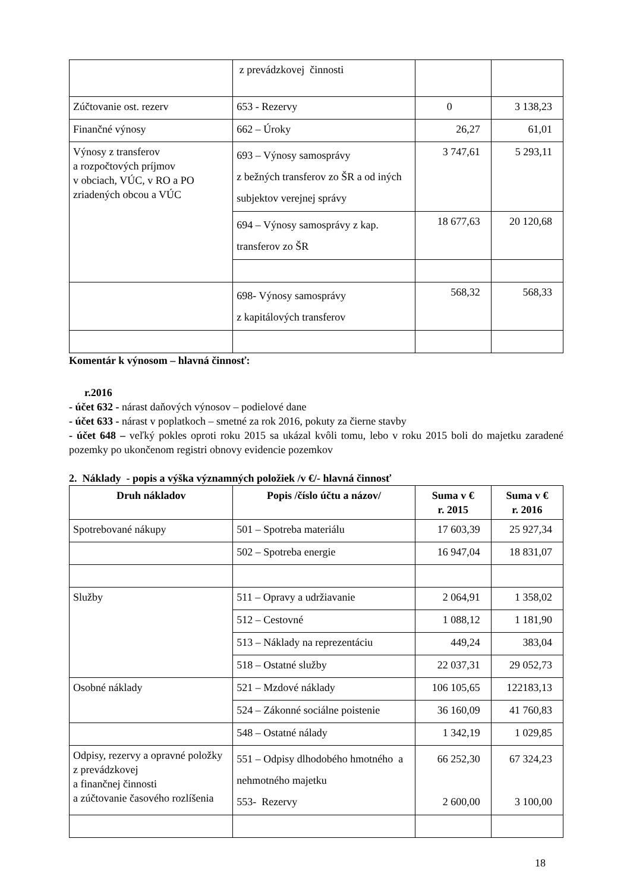| | z prevádzkovej činnosti | | |
| Zúčtovanie ost. rezerv | 653 - Rezervy | 0 | 3 138,23 |
| Finančné výnosy | 662 – Úroky | 26,27 | 61,01 |
| Výnosy z transferov a rozpočtových príjmov v obciach, VÚC, v RO a PO zriadených obcou a VÚC | 693 – Výnosy samosprávy z bežných transferov zo ŠR a od iných subjektov verejnej správy | 3 747,61 | 5 293,11 |
| | 694 – Výnosy samosprávy z kap. transferov zo ŠR | 18 677,63 | 20 120,68 |
| | 698- Výnosy samosprávy z kapitálových transferov | 568,32 | 568,33 |
Komentár k výnosom – hlavná činnosť:
r.2016
- účet 632 - nárast daňových výnosov – podielové dane
- účet 633 - nárast v poplatkoch – smetné za rok 2016, pokuty za čierne stavby
- účet 648 – veľký pokles oproti roku 2015 sa ukázal kvôli tomu, lebo v roku 2015 boli do majetku zaradené pozemky po ukončenom registri obnovy evidencie pozemkov
2. Náklady - popis a výška významných položiek /v €/- hlavná činnosť
| Druh nákladov | Popis /číslo účtu a názov/ | Suma v € r. 2015 | Suma v € r. 2016 |
| --- | --- | --- | --- |
| Spotrebované nákupy | 501 – Spotreba materiálu | 17 603,39 | 25 927,34 |
| | 502 – Spotreba energie | 16 947,04 | 18 831,07 |
| Služby | 511 – Opravy a udržiavanie | 2 064,91 | 1 358,02 |
| | 512 – Cestovné | 1 088,12 | 1 181,90 |
| | 513 – Náklady na reprezentáciu | 449,24 | 383,04 |
| | 518 – Ostatné služby | 22 037,31 | 29 052,73 |
| Osobné náklady | 521 – Mzdové náklady | 106 105,65 | 122183,13 |
| | 524 – Zákonné sociálne poistenie | 36 160,09 | 41 760,83 |
| | 548 – Ostatné nálady | 1 342,19 | 1 029,85 |
| Odpisy, rezervy a opravné položky z prevádzkovej a finančnej činnosti a zúčtovanie časového rozlíšenia | 551 – Odpisy dlhodobého hmotného a nehmotného majetku 553- Rezervy | 66 252,30 2 600,00 | 67 324,23 3 100,00 |
18